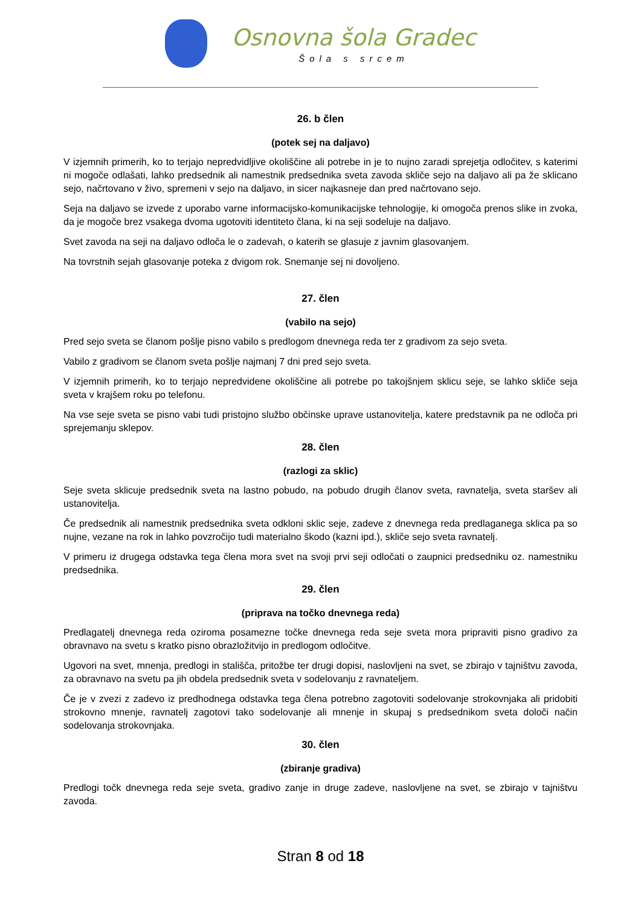Osnovna šola Gradec
Šola s srcem
26. b člen
(potek sej na daljavo)
V izjemnih primerih, ko to terjajo nepredvidljive okoliščine ali potrebe in je to nujno zaradi sprejetja odločitev, s katerimi ni mogoče odlašati, lahko predsednik ali namestnik predsednika sveta zavoda skliče sejo na daljavo ali pa že sklicano sejo, načrtovano v živo, spremeni v sejo na daljavo, in sicer najkasneje dan pred načrtovano sejo.
Seja na daljavo se izvede z uporabo varne informacijsko-komunikacijske tehnologije, ki omogoča prenos slike in zvoka, da je mogoče brez vsakega dvoma ugotoviti identiteto člana, ki na seji sodeluje na daljavo.
Svet zavoda na seji na daljavo odloča le o zadevah, o katerih se glasuje z javnim glasovanjem.
Na tovrstnih sejah glasovanje poteka z dvigom rok. Snemanje sej ni dovoljeno.
27. člen
(vabilo na sejo)
Pred sejo sveta se članom pošlje pisno vabilo s predlogom dnevnega reda ter z gradivom za sejo sveta.
Vabilo z gradivom se članom sveta pošlje najmanj 7 dni pred sejo sveta.
V izjemnih primerih, ko to terjajo nepredvidene okoliščine ali potrebe po takojšnjem sklicu seje, se lahko skliče seja sveta v krajšem roku po telefonu.
Na vse seje sveta se pisno vabi tudi pristojno službo občinske uprave ustanovitelja, katere predstavnik pa ne odloča pri sprejemanju sklepov.
28. člen
(razlogi za sklic)
Seje sveta sklicuje predsednik sveta na lastno pobudo, na pobudo drugih članov sveta, ravnatelja, sveta staršev ali ustanovitelja.
Če predsednik ali namestnik predsednika sveta odkloni sklic seje, zadeve z dnevnega reda predlaganega sklica pa so nujne, vezane na rok in lahko povzročijo tudi materialno škodo (kazni ipd.), skliče sejo sveta ravnatelj.
V primeru iz drugega odstavka tega člena mora svet na svoji prvi seji odločati o zaupnici predsedniku oz. namestniku predsednika.
29. člen
(priprava na točko dnevnega reda)
Predlagatelj dnevnega reda oziroma posamezne točke dnevnega reda seje sveta mora pripraviti pisno gradivo za obravnavo na svetu s kratko pisno obrazložitvijo in predlogom odločitve.
Ugovori na svet, mnenja, predlogi in stališča, pritožbe ter drugi dopisi, naslovljeni na svet, se zbirajo v tajništvu zavoda, za obravnavo na svetu pa jih obdela predsednik sveta v sodelovanju z ravnateljem.
Če je v zvezi z zadevo iz predhodnega odstavka tega člena potrebno zagotoviti sodelovanje strokovnjaka ali pridobiti strokovno mnenje, ravnatelj zagotovi tako sodelovanje ali mnenje in skupaj s predsednikom sveta določi način sodelovanja strokovnjaka.
30. člen
(zbiranje gradiva)
Predlogi točk dnevnega reda seje sveta, gradivo zanje in druge zadeve, naslovljene na svet, se zbirajo v tajništvu zavoda.
Stran 8 od 18